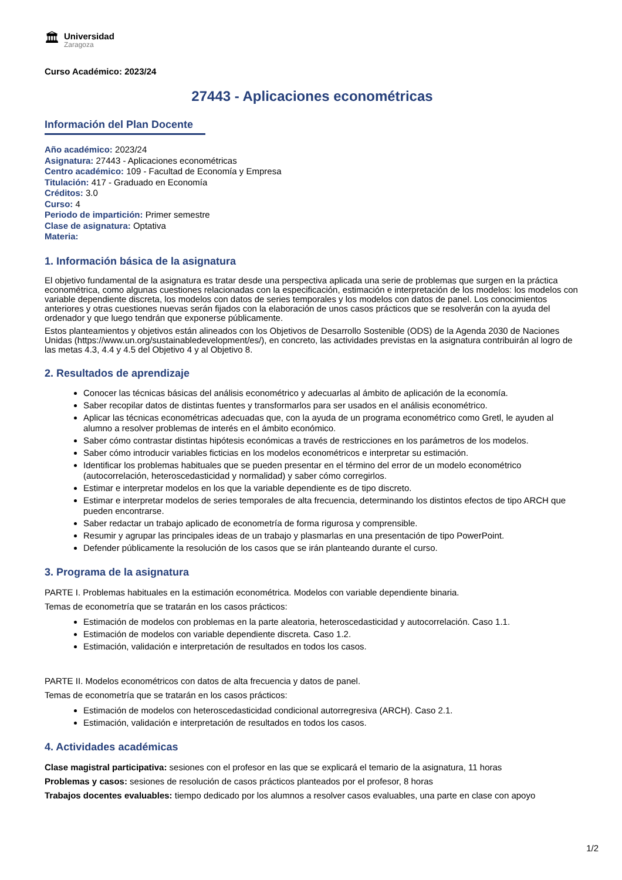🏛
Universidad
Zaragoza
Curso Académico: 2023/24
27443 - Aplicaciones econométricas
Información del Plan Docente
Año académico: 2023/24
Asignatura: 27443 - Aplicaciones econométricas
Centro académico: 109 - Facultad de Economía y Empresa
Titulación: 417 - Graduado en Economía
Créditos: 3.0
Curso: 4
Periodo de impartición: Primer semestre
Clase de asignatura: Optativa
Materia:
1. Información básica de la asignatura
El objetivo fundamental de la asignatura es tratar desde una perspectiva aplicada una serie de problemas que surgen en la práctica econométrica, como algunas cuestiones relacionadas con la especificación, estimación e interpretación de los modelos: los modelos con variable dependiente discreta, los modelos con datos de series temporales y los modelos con datos de panel. Los conocimientos anteriores y otras cuestiones nuevas serán fijados con la elaboración de unos casos prácticos que se resolverán con la ayuda del ordenador y que luego tendrán que exponerse públicamente.
Estos planteamientos y objetivos están alineados con los Objetivos de Desarrollo Sostenible (ODS) de la Agenda 2030 de Naciones Unidas (https://www.un.org/sustainabledevelopment/es/), en concreto, las actividades previstas en la asignatura contribuirán al logro de las metas 4.3, 4.4 y 4.5 del Objetivo 4 y al Objetivo 8.
2. Resultados de aprendizaje
Conocer las técnicas básicas del análisis econométrico y adecuarlas al ámbito de aplicación de la economía.
Saber recopilar datos de distintas fuentes y transformarlos para ser usados en el análisis econométrico.
Aplicar las técnicas econométricas adecuadas que, con la ayuda de un programa econométrico como Gretl, le ayuden al alumno a resolver problemas de interés en el ámbito económico.
Saber cómo contrastar distintas hipótesis económicas a través de restricciones en los parámetros de los modelos.
Saber cómo introducir variables ficticias en los modelos econométricos e interpretar su estimación.
Identificar los problemas habituales que se pueden presentar en el término del error de un modelo econométrico (autocorrelación, heteroscedasticidad y normalidad) y saber cómo corregirlos.
Estimar e interpretar modelos en los que la variable dependiente es de tipo discreto.
Estimar e interpretar modelos de series temporales de alta frecuencia, determinando los distintos efectos de tipo ARCH que pueden encontrarse.
Saber redactar un trabajo aplicado de econometría de forma rigurosa y comprensible.
Resumir y agrupar las principales ideas de un trabajo y plasmarlas en una presentación de tipo PowerPoint.
Defender públicamente la resolución de los casos que se irán planteando durante el curso.
3. Programa de la asignatura
PARTE I. Problemas habituales en la estimación econométrica. Modelos con variable dependiente binaria.
Temas de econometría que se tratarán en los casos prácticos:
Estimación de modelos con problemas en la parte aleatoria, heteroscedasticidad y autocorrelación. Caso 1.1.
Estimación de modelos con variable dependiente discreta. Caso 1.2.
Estimación, validación e interpretación de resultados en todos los casos.
PARTE II. Modelos econométricos con datos de alta frecuencia y datos de panel.
Temas de econometría que se tratarán en los casos prácticos:
Estimación de modelos con heteroscedasticidad condicional autorregresiva (ARCH). Caso 2.1.
Estimación, validación e interpretación de resultados en todos los casos.
4. Actividades académicas
Clase magistral participativa: sesiones con el profesor en las que se explicará el temario de la asignatura, 11 horas
Problemas y casos: sesiones de resolución de casos prácticos planteados por el profesor, 8 horas
Trabajos docentes evaluables: tiempo dedicado por los alumnos a resolver casos evaluables, una parte en clase con apoyo
1/2